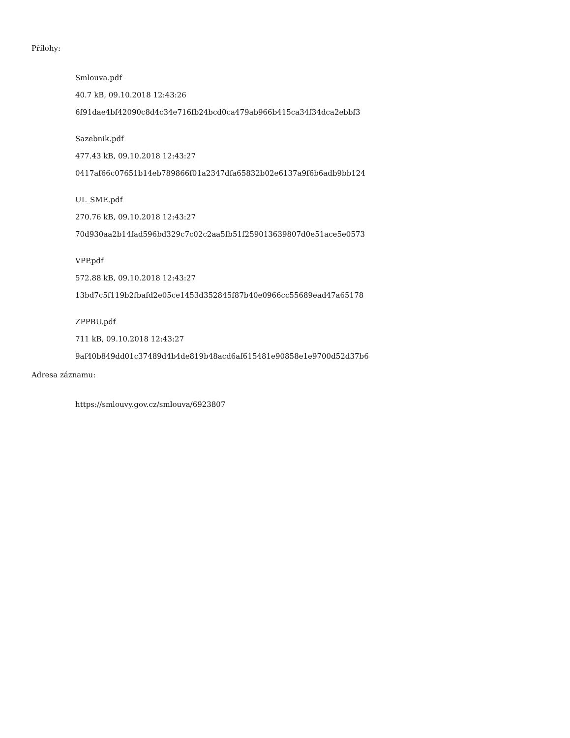Přílohy:
Smlouva.pdf
40.7 kB, 09.10.2018 12:43:26
6f91dae4bf42090c8d4c34e716fb24bcd0ca479ab966b415ca34f34dca2ebbf3
Sazebnik.pdf
477.43 kB, 09.10.2018 12:43:27
0417af66c07651b14eb789866f01a2347dfa65832b02e6137a9f6b6adb9bb124
UL_SME.pdf
270.76 kB, 09.10.2018 12:43:27
70d930aa2b14fad596bd329c7c02c2aa5fb51f259013639807d0e51ace5e0573
VPP.pdf
572.88 kB, 09.10.2018 12:43:27
13bd7c5f119b2fbafd2e05ce1453d352845f87b40e0966cc55689ead47a65178
ZPPBU.pdf
711 kB, 09.10.2018 12:43:27
9af40b849dd01c37489d4b4de819b48acd6af615481e90858e1e9700d52d37b6
Adresa záznamu:
https://smlouvy.gov.cz/smlouva/6923807